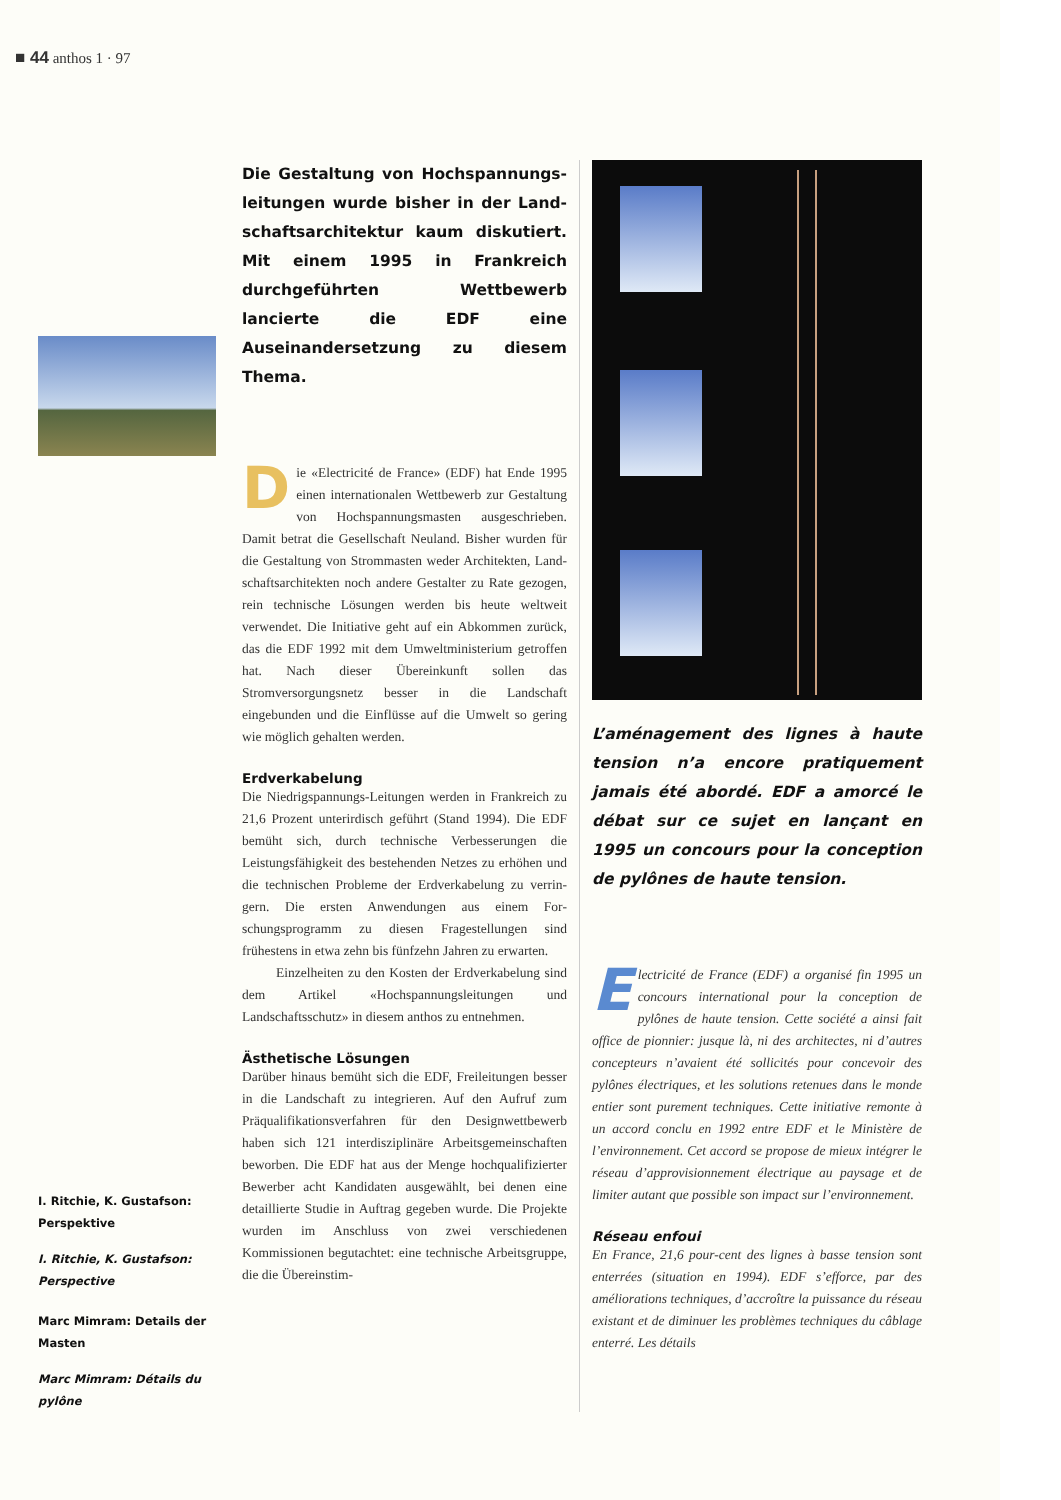■ 44 anthos 1 · 97
I. Ritchie, K. Gustafson: Perspektive
I. Ritchie, K. Gustafson: Perspective
Marc Mimram: Details der Masten
Marc Mimram: Détails du pylône
Die Gestaltung von Hochspannungs­leitungen wurde bisher in der Land­schaftsarchitektur kaum diskutiert. Mit einem 1995 in Frankreich durchge­führten Wettbewerb lancierte die EDF eine Auseinandersetzung zu diesem Thema.
Die «Electricité de France» (EDF) hat Ende 1995 einen internationalen Wettbewerb zur Gestaltung von Hochspannungsma­sten ausgeschrieben. Damit betrat die Gesell­schaft Neuland. Bisher wurden für die Gestaltung von Strommasten weder Architekten, Land­schaftsarchitekten noch andere Gestalter zu Ra­te gezogen, rein technische Lösungen werden bis heute weltweit verwendet. Die Initiative geht auf ein Abkommen zurück, das die EDF 1992 mit dem Umweltministerium getroffen hat. Nach dieser Übereinkunft sollen das Stromversorgungsnetz besser in die Landschaft eingebunden und die Einflüsse auf die Umwelt so gering wie möglich gehalten werden.
Erdverkabelung
Die Niedrigspannungs-Leitungen werden in Frankreich zu 21,6 Prozent unterirdisch geführt (Stand 1994). Die EDF bemüht sich, durch tech­nische Verbesserungen die Leistungsfähigkeit des bestehenden Netzes zu erhöhen und die tech­nischen Probleme der Erdverkabelung zu verrin­gern. Die ersten Anwendungen aus einem For­schungsprogramm zu diesen Fragestellungen sind frühestens in etwa zehn bis fünfzehn Jahren zu erwarten.
Einzelheiten zu den Kosten der Erdverkabe­lung sind dem Artikel «Hochspannungsleitun­gen und Landschaftsschutz» in diesem anthos zu entnehmen.
Ästhetische Lösungen
Darüber hinaus bemüht sich die EDF, Freileitun­gen besser in die Landschaft zu integrieren. Auf den Aufruf zum Präqualifikationsverfahren für den Designwettbewerb haben sich 121 interdis­ziplinäre Arbeitsgemeinschaften beworben. Die EDF hat aus der Menge hochqualifizierter Be­werber acht Kandidaten ausgewählt, bei denen eine detaillierte Studie in Auftrag gegeben wur­de. Die Projekte wurden im Anschluss von zwei verschiedenen Kommissionen begutachtet: eine technische Arbeitsgruppe, die die Übereinstim-
L’aménagement des lignes à haute ten­sion n’a encore pratiquement jamais été abordé. EDF a amorcé le débat sur ce sujet en lançant en 1995 un concours pour la conception de pylônes de hau­te tension.
Electricité de France (EDF) a organisé fin 1995 un concours international pour la conception de pylônes de haute tension. Cet­te société a ainsi fait office de pionnier: jusque là, ni des architectes, ni d’autres concepteurs n’avaient été sollicités pour concevoir des pylônes électriques, et les solutions retenues dans le monde entier sont purement techniques. Cette initiative remonte à un accord conclu en 1992 entre EDF et le Ministère de l’environnement. Cet accord se propose de mieux intégrer le réseau d’approvisionnement électrique au paysage et de limiter autant que possible son impact sur l’environnement.
Réseau enfoui
En France, 21,6 pour-cent des lignes à basse tension sont enterrées (situation en 1994). EDF s’efforce, par des améliorations techniques, d’accroître la puissance du réseau existant et de diminuer les pro­blèmes techniques du câblage enterré. Les détails